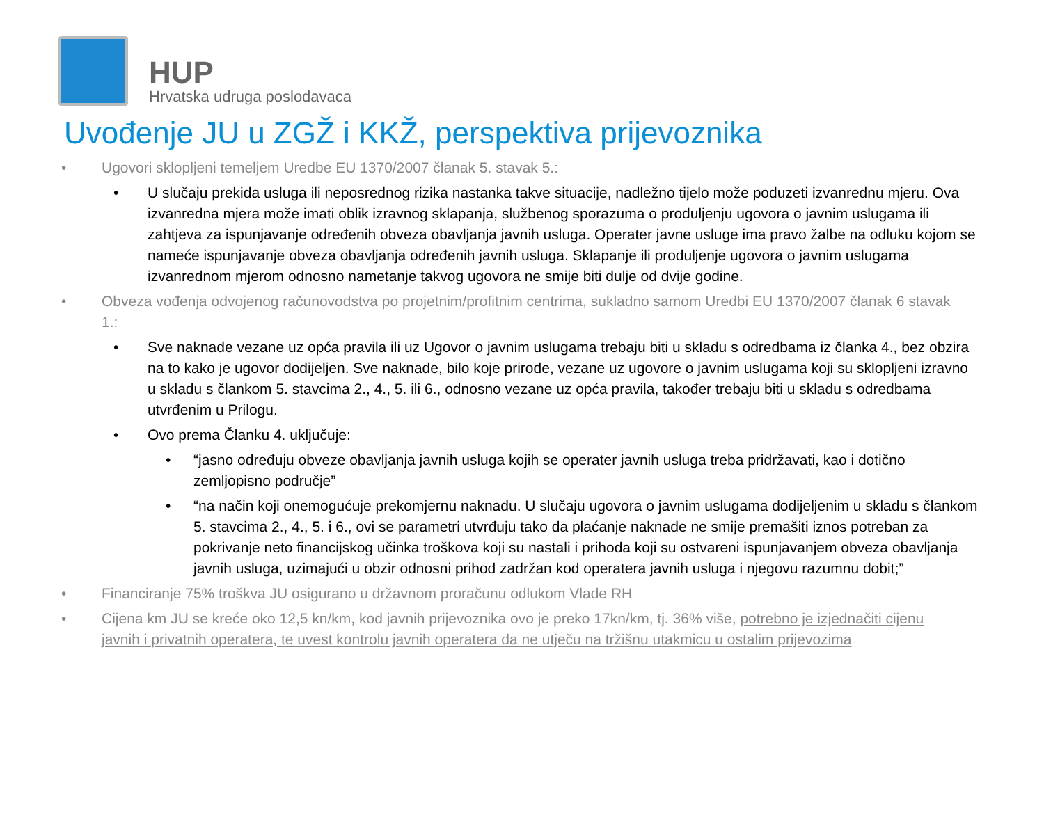HUP
Hrvatska udruga poslodavaca
Uvođenje JU u ZGŽ i KKŽ, perspektiva prijevoznika
• Ugovori sklopljeni temeljem Uredbe EU 1370/2007 članak 5. stavak 5.:
• U slučaju prekida usluga ili neposrednog rizika nastanka takve situacije, nadležno tijelo može poduzeti izvanrednu mjeru. Ova izvanredna mjera može imati oblik izravnog sklapanja, službenog sporazuma o produljenju ugovora o javnim uslugama ili zahtjeva za ispunjavanje određenih obveza obavljanja javnih usluga. Operater javne usluge ima pravo žalbe na odluku kojom se nameće ispunjavanje obveza obavljanja određenih javnih usluga. Sklapanje ili produljenje ugovora o javnim uslugama izvanrednom mjerom odnosno nametanje takvog ugovora ne smije biti dulje od dvije godine.
• Obveza vođenja odvojenog računovodstva po projetnim/profitnim centrima, sukladno samom Uredbi EU 1370/2007 članak 6 stavak 1.:
• Sve naknade vezane uz opća pravila ili uz Ugovor o javnim uslugama trebaju biti u skladu s odredbama iz članka 4., bez obzira na to kako je ugovor dodijeljen. Sve naknade, bilo koje prirode, vezane uz ugovore o javnim uslugama koji su sklopljeni izravno u skladu s člankom 5. stavcima 2., 4., 5. ili 6., odnosno vezane uz opća pravila, također trebaju biti u skladu s odredbama utvrđenim u Prilogu.
• Ovo prema Članku 4. uključuje:
• “jasno određuju obveze obavljanja javnih usluga kojih se operater javnih usluga treba pridržavati, kao i dotično zemljopisno područje”
• “na način koji onemogućuje prekomjernu naknadu. U slučaju ugovora o javnim uslugama dodijeljenim u skladu s člankom 5. stavcima 2., 4., 5. i 6., ovi se parametri utvrđuju tako da plaćanje naknade ne smije premašiti iznos potreban za pokrivanje neto financijskog učinka troškova koji su nastali i prihoda koji su ostvareni ispunjavanjem obveza obavljanja javnih usluga, uzimajući u obzir odnosni prihod zadržan kod operatera javnih usluga i njegovu razumnu dobit;”
• Financiranje 75% troškva JU osigurano u državnom proračunu odlukom Vlade RH
• Cijena km JU se kreće oko 12,5 kn/km, kod javnih prijevoznika ovo je preko 17kn/km, tj. 36% više, potrebno je izjednačiti cijenu javnih i privatnih operatera, te uvest kontrolu javnih operatera da ne utječu na tržišnu utakmicu u ostalim prijevozima